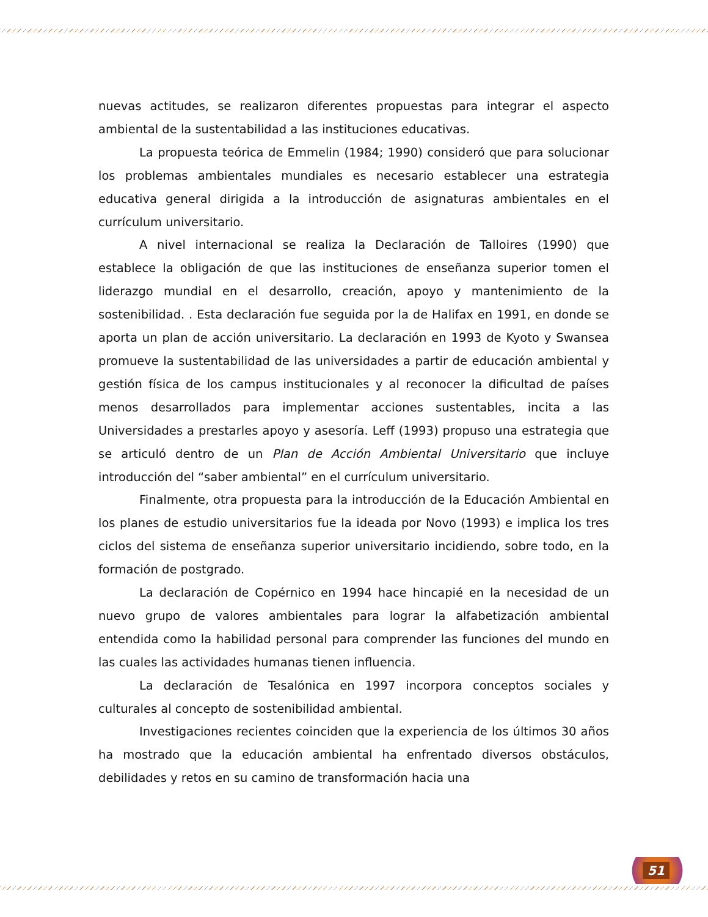nuevas actitudes, se realizaron diferentes propuestas para integrar el aspecto ambiental de la sustentabilidad a las instituciones educativas.
La propuesta teórica de Emmelin (1984; 1990) consideró que para solucionar los problemas ambientales mundiales es necesario establecer una estrategia educativa general dirigida a la introducción de asignaturas ambientales en el currículum universitario.
A nivel internacional se realiza la Declaración de Talloires (1990) que establece la obligación de que las instituciones de enseñanza superior tomen el liderazgo mundial en el desarrollo, creación, apoyo y mantenimiento de la sostenibilidad. . Esta declaración fue seguida por la de Halifax en 1991, en donde se aporta un plan de acción universitario. La declaración en 1993 de Kyoto y Swansea promueve la sustentabilidad de las universidades a partir de educación ambiental y gestión física de los campus institucionales y al reconocer la dificultad de países menos desarrollados para implementar acciones sustentables, incita a las Universidades a prestarles apoyo y asesoría. Leff (1993) propuso una estrategia que se articuló dentro de un Plan de Acción Ambiental Universitario que incluye introducción del “saber ambiental” en el currículum universitario.
Finalmente, otra propuesta para la introducción de la Educación Ambiental en los planes de estudio universitarios fue la ideada por Novo (1993) e implica los tres ciclos del sistema de enseñanza superior universitario incidiendo, sobre todo, en la formación de postgrado.
La declaración de Copérnico en 1994 hace hincapié en la necesidad de un nuevo grupo de valores ambientales para lograr la alfabetización ambiental entendida como la habilidad personal para comprender las funciones del mundo en las cuales las actividades humanas tienen influencia.
La declaración de Tesalónica en 1997 incorpora conceptos sociales y culturales al concepto de sostenibilidad ambiental.
Investigaciones recientes coinciden que la experiencia de los últimos 30 años ha mostrado que la educación ambiental ha enfrentado diversos obstáculos, debilidades y retos en su camino de transformación hacia una
51